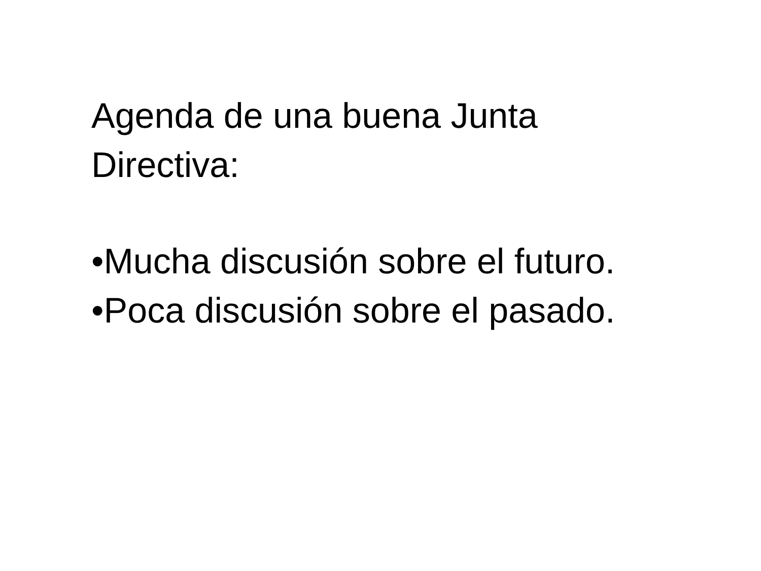Agenda de una buena Junta
Directiva:
•Mucha discusión sobre el futuro.
•Poca discusión sobre el pasado.